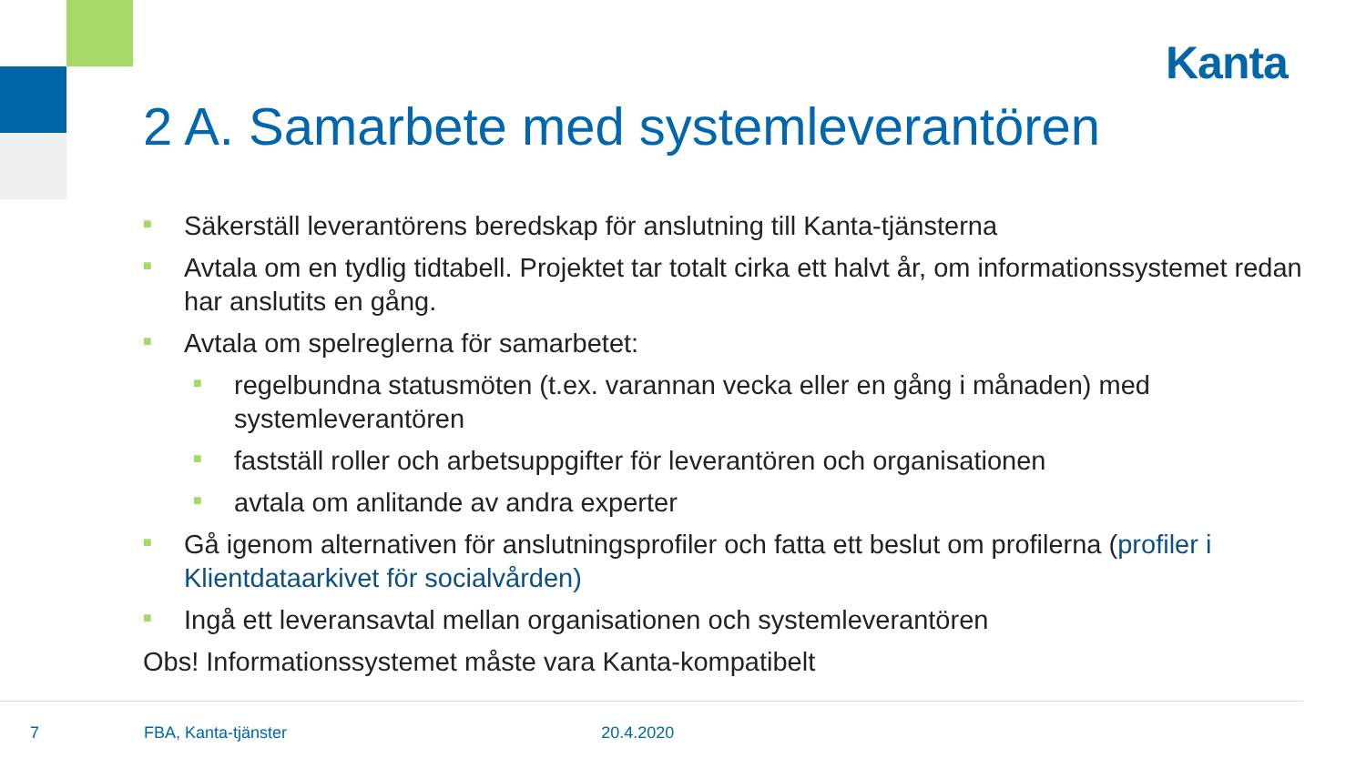Kanta
2 A. Samarbete med systemleverantören
■ Säkerställ leverantörens beredskap för anslutning till Kanta-tjänsterna
■ Avtala om en tydlig tidtabell. Projektet tar totalt cirka ett halvt år, om informationssystemet redan har anslutits en gång.
■ Avtala om spelreglerna för samarbetet:
■ regelbundna statusmöten (t.ex. varannan vecka eller en gång i månaden) med systemleverantören
■ fastställ roller och arbetsuppgifter för leverantören och organisationen
■ avtala om anlitande av andra experter
■ Gå igenom alternativen för anslutningsprofiler och fatta ett beslut om profilerna (profiler i Klientdataarkivet för socialvården)
■ Ingå ett leveransavtal mellan organisationen och systemleverantören
Obs! Informationssystemet måste vara Kanta-kompatibelt
7 FBA, Kanta-tjänster 20.4.2020